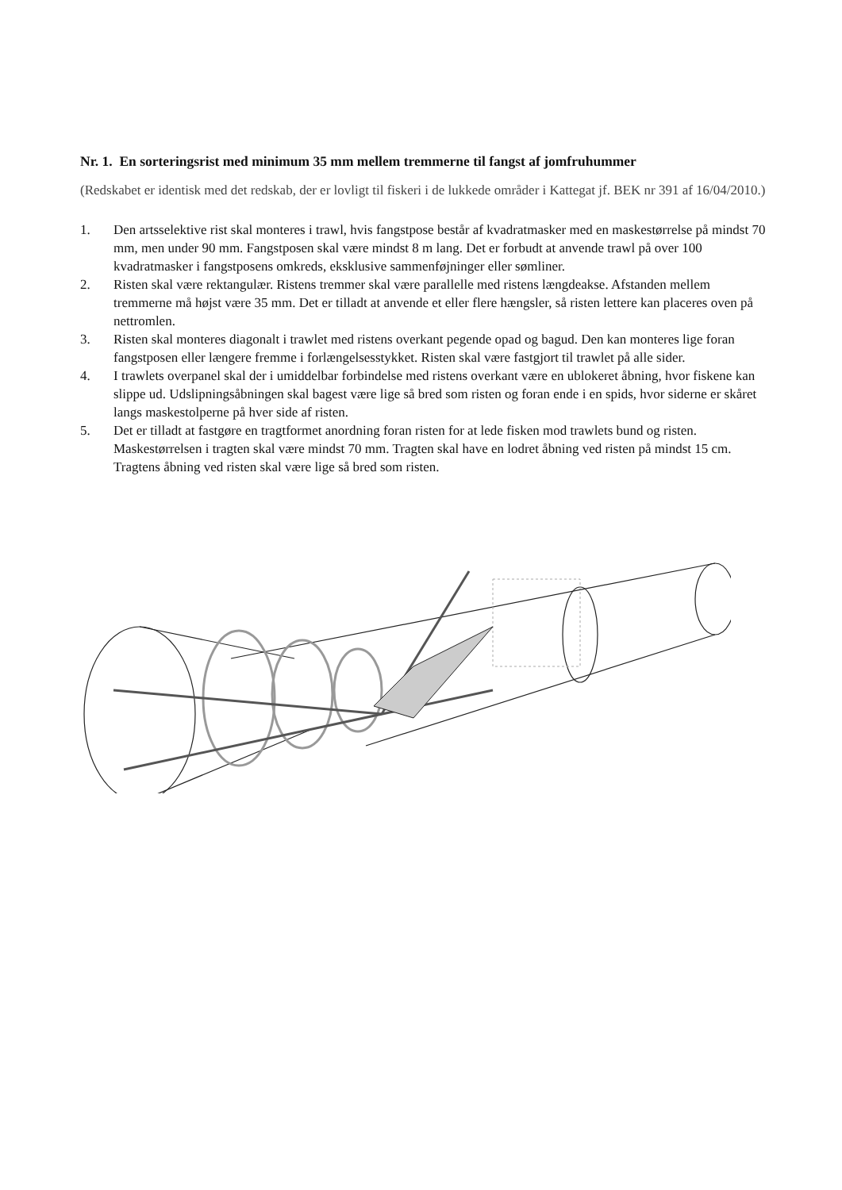Nr. 1. En sorteringsrist med minimum 35 mm mellem tremmerne til fangst af jomfruhummer
(Redskabet er identisk med det redskab, der er lovligt til fiskeri i de lukkede områder i Kattegat jf. BEK nr 391 af 16/04/2010.)
1. Den artsselektive rist skal monteres i trawl, hvis fangstpose består af kvadratmasker med en maskestørrelse på mindst 70 mm, men under 90 mm. Fangstposen skal være mindst 8 m lang. Det er forbudt at anvende trawl på over 100 kvadratmasker i fangstposens omkreds, eksklusive sammenføjninger eller sømliner.
2. Risten skal være rektangulær. Ristens tremmer skal være parallelle med ristens længdeakse. Afstanden mellem tremmerne må højst være 35 mm. Det er tilladt at anvende et eller flere hængsler, så risten lettere kan placeres oven på nettromlen.
3. Risten skal monteres diagonalt i trawlet med ristens overkant pegende opad og bagud. Den kan monteres lige foran fangstposen eller længere fremme i forlængelsesstykket. Risten skal være fastgjort til trawlet på alle sider.
4. I trawlets overpanel skal der i umiddelbar forbindelse med ristens overkant være en ublokeret åbning, hvor fiskene kan slippe ud. Udslipningsåbningen skal bagest være lige så bred som risten og foran ende i en spids, hvor siderne er skåret langs maskestolperne på hver side af risten.
5. Det er tilladt at fastgøre en tragtformet anordning foran risten for at lede fisken mod trawlets bund og risten. Maskestørrelsen i tragten skal være mindst 70 mm. Tragten skal have en lodret åbning ved risten på mindst 15 cm. Tragtens åbning ved risten skal være lige så bred som risten.